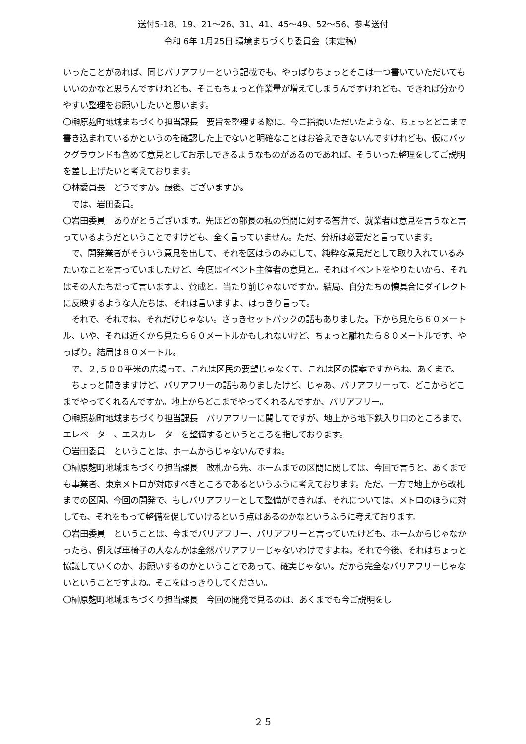送付5-18、19、21～26、31、41、45～49、52～56、参考送付
令和 6年 1月25日 環境まちづくり委員会（未定稿）
いったことがあれば、同じバリアフリーという記載でも、やっぱりちょっとそこは一つ書いていただいてもいいのかなと思うんですけれども、そこもちょっと作業量が増えてしまうんですけれども、できれば分かりやすい整理をお願いしたいと思います。
〇榊原麹町地域まちづくり担当課長　要旨を整理する際に、今ご指摘いただいたような、ちょっとどこまで書き込まれているかというのを確認した上でないと明確なことはお答えできないんですけれども、仮にバックグラウンドも含めて意見としてお示しできるようなものがあるのであれば、そういった整理をしてご説明を差し上げたいと考えております。
〇林委員長　どうですか。最後、ございますか。
　では、岩田委員。
〇岩田委員　ありがとうございます。先ほどの部長の私の質問に対する答弁で、就業者は意見を言うなと言っているようだということですけども、全く言っていません。ただ、分析は必要だと言っています。
　で、開発業者がそういう意見を出して、それを区はうのみにして、純粋な意見だとして取り入れているみたいなことを言っていましたけど、今度はイベント主催者の意見と。それはイベントをやりたいから、それはその人たちだって言いますよ、賛成と。当たり前じゃないですか。結局、自分たちの懐具合にダイレクトに反映するような人たちは、それは言いますよ、はっきり言って。
　それで、それでね、それだけじゃない。さっきセットバックの話もありました。下から見たら６０メートル、いや、それは近くから見たら６０メートルかもしれないけど、ちょっと離れたら８０メートルです、やっぱり。結局は８０メートル。
　で、２,５００平米の広場って、これは区民の要望じゃなくて、これは区の提案ですからね、あくまで。
　ちょっと聞きますけど、バリアフリーの話もありましたけど、じゃあ、バリアフリーって、どこからどこまでやってくれるんですか。地上からどこまでやってくれるんですか、バリアフリー。
〇榊原麹町地域まちづくり担当課長　バリアフリーに関してですが、地上から地下鉄入り口のところまで、エレベーター、エスカレーターを整備するというところを指しております。
〇岩田委員　ということは、ホームからじゃないんですね。
〇榊原麹町地域まちづくり担当課長　改札から先、ホームまでの区間に関しては、今回で言うと、あくまでも事業者、東京メトロが対応すべきところであるというふうに考えております。ただ、一方で地上から改札までの区間、今回の開発で、もしバリアフリーとして整備ができれば、それについては、メトロのほうに対しても、それをもって整備を促していけるという点はあるのかなというふうに考えております。
〇岩田委員　ということは、今までバリアフリー、バリアフリーと言っていたけども、ホームからじゃなかったら、例えば車椅子の人なんかは全然バリアフリーじゃないわけですよね。それで今後、それはちょっと協議していくのか、お願いするのかということであって、確実じゃない。だから完全なバリアフリーじゃないということですよね。そこをはっきりしてください。
〇榊原麹町地域まちづくり担当課長　今回の開発で見るのは、あくまでも今ご説明をし
２５